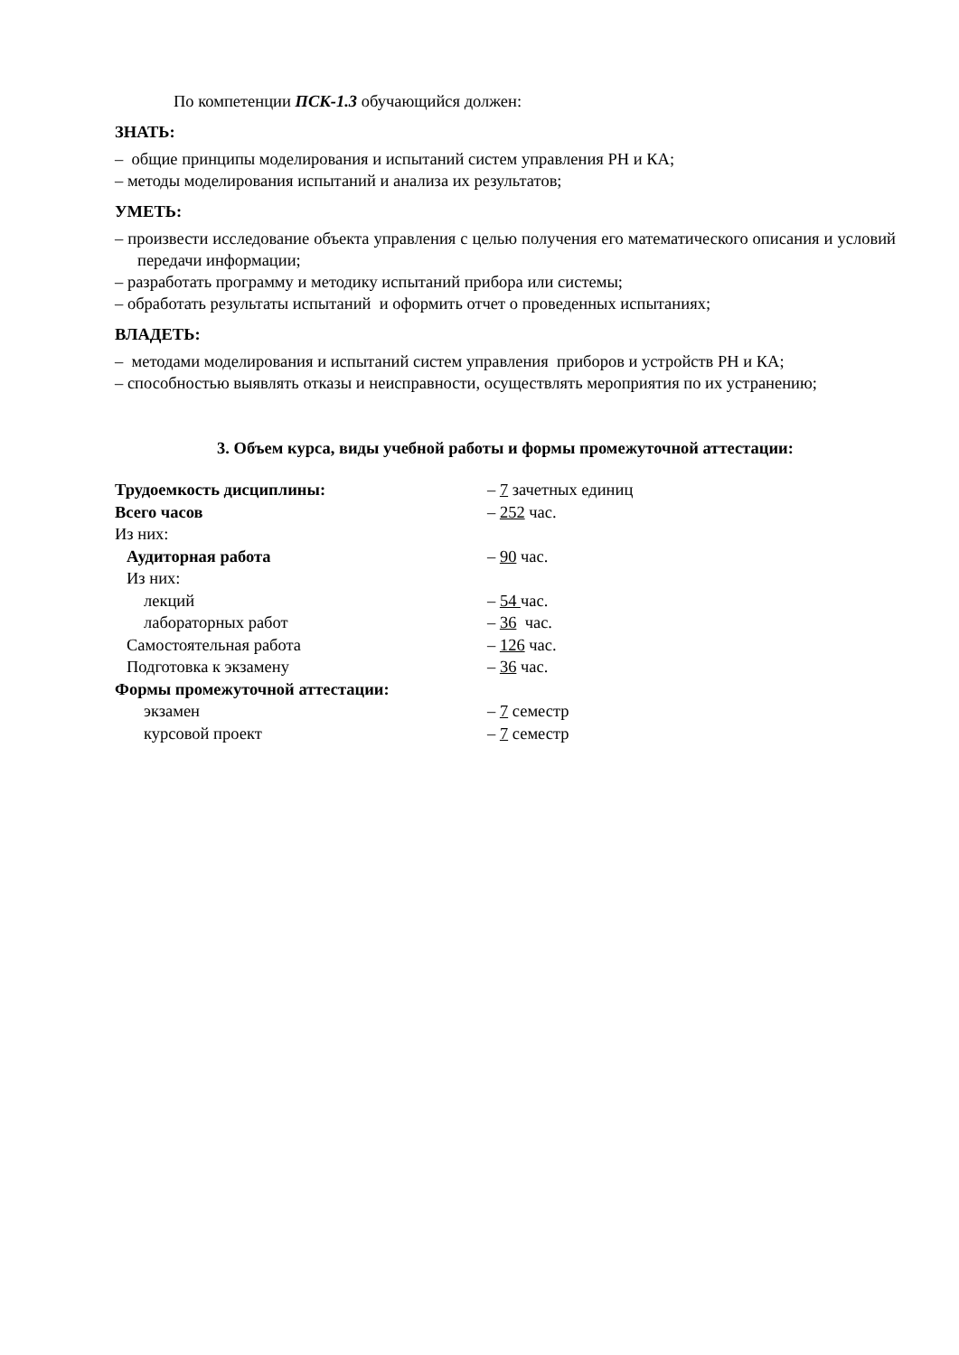По компетенции ПСК-1.3 обучающийся должен:
ЗНАТЬ:
– общие принципы моделирования и испытаний систем управления РН и КА;
– методы моделирования испытаний и анализа их результатов;
УМЕТЬ:
– произвести исследование объекта управления с целью получения его математического описания и условий передачи информации;
– разработать программу и методику испытаний прибора или системы;
– обработать результаты испытаний и оформить отчет о проведенных испытаниях;
ВЛАДЕТЬ:
– методами моделирования и испытаний систем управления приборов и устройств РН и КА;
– способностью выявлять отказы и неисправности, осуществлять мероприятия по их устранению;
3. Объем курса, виды учебной работы и формы промежуточной аттестации:
| Трудоемкость дисциплины: | – 7 зачетных единиц |
| Всего часов | – 252 час. |
| Из них: | |
| Аудиторная работа | – 90 час. |
| Из них: | |
| лекций | – 54 час. |
| лабораторных работ | – 36 час. |
| Самостоятельная работа | – 126 час. |
| Подготовка к экзамену | – 36 час. |
| Формы промежуточной аттестации: | |
| экзамен | – 7 семестр |
| курсовой проект | – 7 семестр |